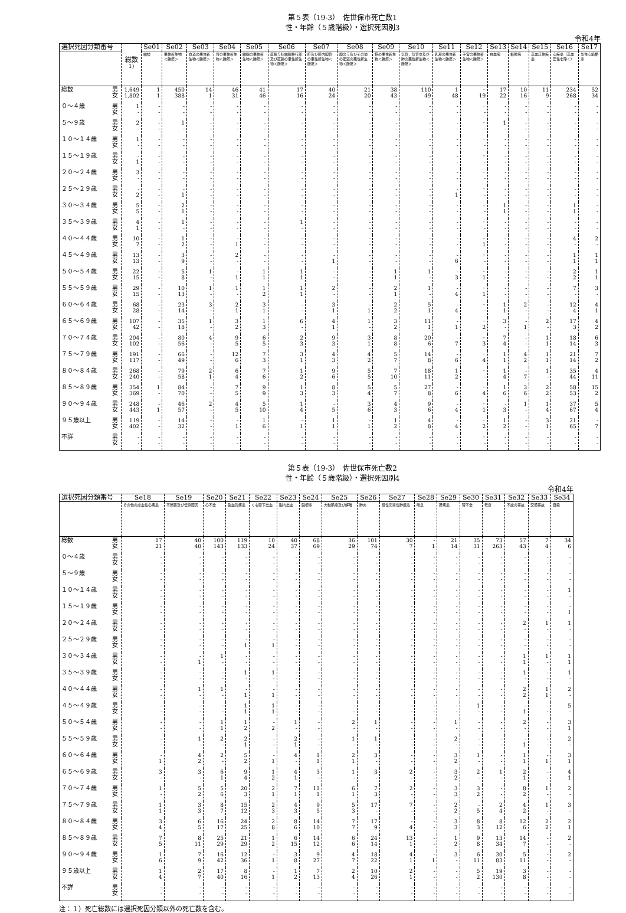第５表（19-3）　佐世保市死亡数1
性・年齢（５歳階級）・選択死因別3
令和4年
| 選択死因分類番号 | | 総数<sup>1)</sup> | Se01 | Se02 | Se03 | Se04 | Se05 | Se06 | Se07 | Se08 | Se09 | Se10 | Se11 | Se12 | Se13 | Se14 | Se15 | Se16 | Se17 |
| --- | --- | --- | --- | --- | --- | --- | --- | --- | --- | --- | --- | --- | --- | --- | --- | --- | --- | --- | --- |
| | | | 結核 | 悪性新生物＜腫瘍＞ | 食道の悪性新生物＜腫瘍＞ | 胃の悪性新生物＜腫瘍＞ | 結腸の悪性新生物＜腫瘍＞ | 直腸Ｓ状結腸移行部及び直腸の悪性新生物＜腫瘍＞ | 肝及び肝内胆管の悪性新生物＜腫瘍＞ | 胆のう及びその他の胆道の悪性新生物＜腫瘍＞ | 膵の悪性新生物＜腫瘍＞ | 気管，気管支及び肺の悪性新生物＜腫瘍＞ | 乳房の悪性新生物＜腫瘍＞ | 子宮の悪性新生物＜腫瘍＞ | 白血病 | 糖尿病 | 高血圧性疾患 | 心疾患（高血圧性を除く） | 急性心筋梗塞 |
| 総数 | 男 女 | 1,649 1,802 | 1 1 | 450 388 | 14 1 | 46 31 | 41 46 | 17 16 | 40 24 | 21 20 | 38 43 | 110 49 | 1 48 | ･ 19 | 17 22 | 10 16 | 11 9 | 234 268 | 52 34 |
| ０～４歳 | 男 女 | 1 - | - - | - - | - - | - - | - - | - - | - - | - - | - - | - - | - - | ･ - | - - | - - | - - | - - | - - |
| ５～９歳 | 男 女 | 2 - | - - | 1 - | - - | - - | - - | - - | - - | - - | - - | - - | - - | ･ - | 1 - | - - | - - | - - | - - |
| １０～１４歳 | 男 女 | 1 - | - - | - - | - - | - - | - - | - - | - - | - - | - - | - - | - - | ･ - | - - | - - | - - | - - | - - |
| １５～１９歳 | 男 女 | - 1 | - - | - - | - - | - - | - - | - - | - - | - - | - - | - - | - - | ･ - | - - | - - | - - | - - | - - |
| ２０～２４歳 | 男 女 | 3 - | - - | - - | - - | - - | - - | - - | - - | - - | - - | - - | - - | ･ - | - - | - - | - - | - - | - - |
| ２５～２９歳 | 男 女 | - 2 | - - | - 1 | - - | - - | - - | - - | - - | - - | - - | - - | - 1 | ･ - | - - | - - | - - | - - | - - |
| ３０～３４歳 | 男 女 | 5 5 | - - | 2 1 | - - | - - | - - | - - | - - | - - | - - | - - | - - | ･ - | 1 1 | - - | - - | 1 1 | - - |
| ３５～３９歳 | 男 女 | 4 1 | - - | 1 - | - - | - - | - - | 1 - | - - | - - | - - | - - | - - | ･ - | - - | - - | - - | - - | - - |
| ４０～４４歳 | 男 女 | 10 7 | - - | 1 2 | - - | - 1 | - - | - - | - - | - - | - - | - - | - - | ･ 1 | - - | - - | - - | 4 - | 2 - |
| ４５～４９歳 | 男 女 | 13 13 | - - | 3 9 | - - | 2 - | - - | - - | - 1 | - - | - - | - - | - 6 | ･ - | - - | - - | - - | 1 1 | 1 1 |
| ５０～５４歳 | 男 女 | 22 15 | - - | 5 8 | 1 - | - 1 | 1 1 | 1 1 | - - | - - | 1 1 | 1 - | - 3 | ･ 1 | - - | - - | - - | 2 2 | 1 1 |
| ５５～５９歳 | 男 女 | 29 15 | - - | 10 13 | 1 - | 1 - | 1 2 | 1 1 | 2 - | - - | 2 1 | 1 - | - 4 | ･ 1 | - - | - - | - - | 7 - | 3 - |
| ６０～６４歳 | 男 女 | 68 28 | - - | 23 14 | 3 - | 2 1 | 3 1 | - - | 3 1 | - 1 | 2 2 | 5 1 | - 4 | ･ - | 1 1 | 2 - | - - | 12 4 | 4 1 |
| ６５～６９歳 | 男 女 | 107 42 | - - | 35 18 | 1 - | 3 2 | 1 3 | 6 - | 4 1 | 1 - | 3 2 | 11 1 | - 1 | ･ 2 | 3 - | - 1 | 2 - | 17 3 | 4 2 |
| ７０～７４歳 | 男 女 | 204 102 | - - | 80 56 | 4 - | 9 5 | 6 5 | 2 3 | 9 3 | 3 1 | 8 8 | 20 6 | - 7 | ･ 3 | 7 4 | - - | 1 1 | 18 14 | 6 3 |
| ７５～７９歳 | 男 女 | 191 117 | - - | 66 49 | - - | 12 6 | 7 3 | 3 1 | 4 3 | 4 2 | 5 7 | 14 8 | - 6 | ･ 4 | 1 1 | 4 2 | 1 1 | 21 14 | 7 2 |
| ８０～８４歳 | 男 女 | 268 240 | - - | 79 58 | 2 1 | 6 4 | 7 6 | 1 2 | 9 6 | 5 5 | 7 10 | 18 11 | 1 2 | ･ - | 1 4 | - 7 | 1 - | 35 44 | 4 11 |
| ８５～８９歳 | 男 女 | 354 369 | 1 - | 84 70 | - - | 7 5 | 9 9 | 1 3 | 8 3 | 5 4 | 5 7 | 27 8 | - 6 | ･ 4 | 1 6 | 3 6 | 2 2 | 58 53 | 15 2 |
| ９０～９４歳 | 男 女 | 248 443 | - 1 | 46 57 | 2 - | 4 5 | 5 10 | 1 4 | - 5 | 3 6 | 4 3 | 9 6 | - 4 | ･ 1 | - 3 | 1 - | 1 4 | 37 67 | 5 4 |
| ９５歳以上 | 男 女 | 119 402 | - - | 14 32 | - - | - 1 | 1 6 | - 1 | 1 1 | - 1 | 1 2 | 4 8 | - 4 | ･ 2 | 1 2 | - - | 3 1 | 21 65 | - 7 |
| 不詳 | 男 女 | - - | - - | - - | - - | - - | - - | - - | - - | - - | - - | - - | - - | ･ - | - - | - - | - - | - - | - - |
第５表（19-3）　佐世保市死亡数2
性・年齢（５歳階級）・選択死因別4
令和4年
| 選択死因分類番号 | | Se18 | Se19 | Se20 | Se21 | Se22 | Se23 | Se24 | Se25 | Se26 | Se27 | Se28 | Se29 | Se30 | Se31 | Se32 | Se33 | Se34 |
| --- | --- | --- | --- | --- | --- | --- | --- | --- | --- | --- | --- | --- | --- | --- | --- | --- | --- | --- |
| | | その他の虚血性心疾患 | 不整脈及び伝導障害 | 心不全 | 脳血管疾患 | くも膜下出血 | 脳内出血 | 脳梗塞 | 大動脈瘤及び解離 | 肺炎 | 慢性閉塞性肺疾患 | 喘息 | 肝疾患 | 腎不全 | 老衰 | 不慮の事故 | 交通事故 | 自殺 |
| 総数 | 男 女 | 17 21 | 40 40 | 100 143 | 119 133 | 10 24 | 40 37 | 68 69 | 36 29 | 101 74 | 30 7 | - 1 | 21 14 | 35 31 | 73 263 | 57 43 | 7 4 | 34 6 |
| ０～４歳 | 男 女 | - - | - - | - - | - - | - - | - - | - - | - - | - - | - - | - - | - - | - - | - - | - - | - - | - - |
| ５～９歳 | 男 女 | - - | - - | - - | - - | - - | - - | - - | - - | - - | - - | - - | - - | - - | - - | - - | - - | - - |
| １０～１４歳 | 男 女 | - - | - - | - - | - - | - - | - - | - - | - - | - - | - - | - - | - - | - - | - - | - - | - - | 1 - |
| １５～１９歳 | 男 女 | - - | - - | - - | - - | - - | - - | - - | - - | - - | - - | - - | - - | - - | - - | - - | - - | - 1 |
| ２０～２４歳 | 男 女 | - - | - - | - - | - - | - - | - - | - - | - - | - - | - - | - - | - - | - - | - - | 2 - | 1 - | 1 - |
| ２５～２９歳 | 男 女 | - - | - - | - - | - 1 | - 1 | - - | - - | - - | - - | - - | - - | - - | - - | - - | - - | - - | - - |
| ３０～３４歳 | 男 女 | - - | - 1 | 1 - | - - | - - | - - | - - | - - | - - | - - | - - | - - | - - | - - | 1 1 | 1 - | 1 1 |
| ３５～３９歳 | 男 女 | - - | - - | - - | 1 - | 1 - | - - | - - | - - | - - | - - | - - | - - | - - | - - | 1 - | - - | 1 - |
| ４０～４４歳 | 男 女 | - - | 1 - | 1 - | - 1 | - 1 | - - | - - | - - | - - | - - | - - | - - | - - | - - | 2 2 | 1 1 | 2 - |
| ４５～４９歳 | 男 女 | - - | - - | - - | 1 1 | 1 1 | - - | - - | - - | - - | - - | - - | - - | 1 - | - - | - 1 | - - | 5 - |
| ５０～５４歳 | 男 女 | - - | - - | 1 1 | 1 2 | - 2 | 1 - | - - | 2 - | 1 - | - - | - - | 1 - | - - | - - | 2 - | - - | 3 1 |
| ５５～５９歳 | 男 女 | - - | 1 - | 2 - | 2 1 | - - | 2 1 | - - | 1 - | 1 - | - - | - - | 2 - | - - | - - | - 1 | - - | 2 - |
| ６０～６４歳 | 男 女 | - 1 | 4 2 | 2 - | 5 2 | - 1 | 4 - | 1 1 | 2 1 | 3 - | - - | - - | 3 2 | 1 - | - - | 1 1 | - 1 | 3 1 |
| ６５～６９歳 | 男 女 | 3 - | 3 - | 6 1 | 9 4 | 1 2 | 4 1 | 3 - | 1 - | 3 - | 2 - | - - | 3 2 | 2 - | 1 - | 2 1 | - - | 4 1 |
| ７０～７４歳 | 男 女 | 1 - | 5 2 | 5 6 | 20 3 | 2 1 | 7 1 | 11 1 | 6 1 | 7 3 | 2 - | - - | 3 3 | 3 2 | - - | 8 2 | 1 - | 2 - |
| ７５～７９歳 | 男 女 | 1 1 | 3 3 | 8 7 | 15 12 | 2 3 | 4 3 | 9 5 | 5 3 | 17 - | 7 - | - - | 2 2 | - 5 | 2 4 | 4 2 | 1 - | 3 - |
| ８０～８４歳 | 男 女 | 3 4 | 6 5 | 16 17 | 24 25 | 2 8 | 8 6 | 14 10 | 7 7 | 17 9 | - 4 | - - | 3 3 | 8 3 | 8 12 | 12 6 | 2 2 | 2 1 |
| ８５～８９歳 | 男 女 | 7 5 | 8 11 | 25 29 | 21 29 | 1 2 | 6 15 | 14 12 | 6 6 | 24 14 | 13 1 | - - | 1 2 | 9 8 | 13 34 | 14 7 | - - | 2 - |
| ９０～９４歳 | 男 女 | 1 6 | 7 9 | 16 42 | 12 36 | - 1 | 3 8 | 9 27 | 4 7 | 18 22 | 4 1 | - 1 | 3 - | 6 11 | 30 83 | 5 11 | - - | 2 - |
| ９５歳以上 | 男 女 | 1 4 | 2 7 | 17 40 | 8 16 | - 1 | 1 2 | 7 13 | 2 4 | 10 26 | 2 1 | - - | - - | 5 2 | 19 130 | 3 8 | - - | - - |
| 不詳 | 男 女 | - - | - - | - - | - - | - - | - - | - - | - - | - - | - - | - - | - - | - - | - - | - - | - - | - - |
注：１）死亡総数には選択死因分類以外の死亡数を含む。